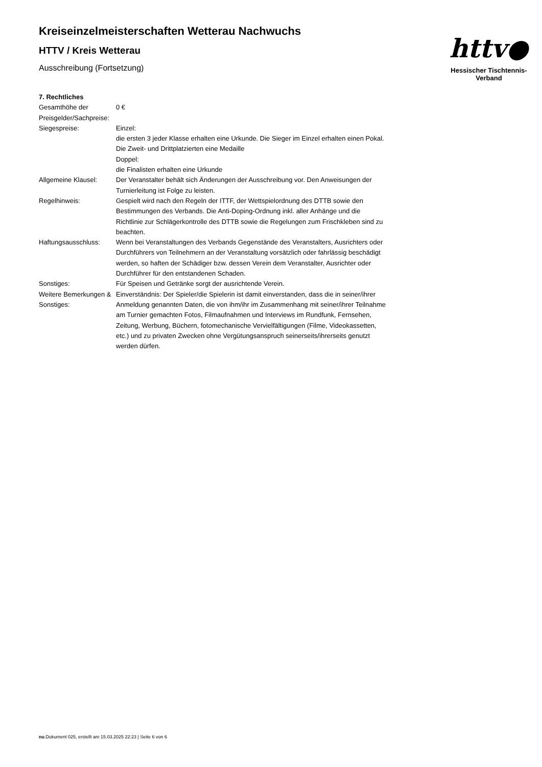Kreiseinzelmeisterschaften Wetterau Nachwuchs
HTTV / Kreis Wetterau
Ausschreibung (Fortsetzung)
httv●
Hessischer Tischtennis-Verband
7. Rechtliches
| Gesamthöhe der Preisgelder/Sachpreise: | 0 € |
| Siegespreise: | Einzel: die ersten 3 jeder Klasse erhalten eine Urkunde. Die Sieger im Einzel erhalten einen Pokal. Die Zweit- und Drittplatzierten eine Medaille Doppel: die Finalisten erhalten eine Urkunde |
| Allgemeine Klausel: | Der Veranstalter behält sich Änderungen der Ausschreibung vor. Den Anweisungen der Turnierleitung ist Folge zu leisten. |
| Regelhinweis: | Gespielt wird nach den Regeln der ITTF, der Wettspielordnung des DTTB sowie den Bestimmungen des Verbands. Die Anti-Doping-Ordnung inkl. aller Anhänge und die Richtlinie zur Schlägerkontrolle des DTTB sowie die Regelungen zum Frischkleben sind zu beachten. |
| Haftungsausschluss: | Wenn bei Veranstaltungen des Verbands Gegenstände des Veranstalters, Ausrichters oder Durchführers von Teilnehmern an der Veranstaltung vorsätzlich oder fahrlässig beschädigt werden, so haften der Schädiger bzw. dessen Verein dem Veranstalter, Ausrichter oder Durchführer für den entstandenen Schaden. |
| Sonstiges: | Für Speisen und Getränke sorgt der ausrichtende Verein. |
| Weitere Bemerkungen & Sonstiges: | Einverständnis: Der Spieler/die Spielerin ist damit einverstanden, dass die in seiner/ihrer Anmeldung genannten Daten, die von ihm/ihr im Zusammenhang mit seiner/ihrer Teilnahme am Turnier gemachten Fotos, Filmaufnahmen und Interviews im Rundfunk, Fernsehen, Zeitung, Werbung, Büchern, fotomechanische Vervielfältigungen (Filme, Videokassetten, etc.) und zu privaten Zwecken ohne Vergütungsanspruch seinerseits/ihrerseits genutzt werden dürfen. |
nu.Dokument 025, erstellt am 15.03.2025 22:23 | Seite 6 von 6